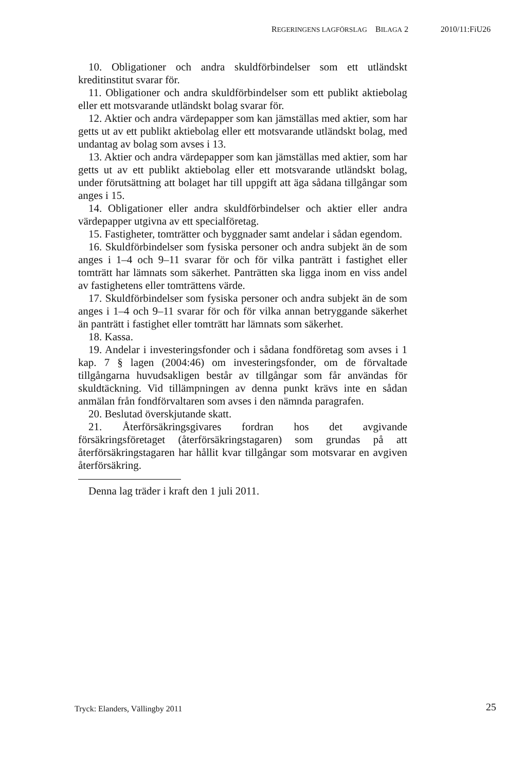REGERINGENS LAGFÖRSLAG BILAGA 2 2010/11:FiU26
10. Obligationer och andra skuldförbindelser som ett utländskt kreditinstitut svarar för.
11. Obligationer och andra skuldförbindelser som ett publikt aktiebolag eller ett motsvarande utländskt bolag svarar för.
12. Aktier och andra värdepapper som kan jämställas med aktier, som har getts ut av ett publikt aktiebolag eller ett motsvarande utländskt bolag, med undantag av bolag som avses i 13.
13. Aktier och andra värdepapper som kan jämställas med aktier, som har getts ut av ett publikt aktiebolag eller ett motsvarande utländskt bolag, under förutsättning att bolaget har till uppgift att äga sådana tillgångar som anges i 15.
14. Obligationer eller andra skuldförbindelser och aktier eller andra värdepapper utgivna av ett specialföretag.
15. Fastigheter, tomträtter och byggnader samt andelar i sådan egendom.
16. Skuldförbindelser som fysiska personer och andra subjekt än de som anges i 1–4 och 9–11 svarar för och för vilka panträtt i fastighet eller tomträtt har lämnats som säkerhet. Panträtten ska ligga inom en viss andel av fastighetens eller tomträttens värde.
17. Skuldförbindelser som fysiska personer och andra subjekt än de som anges i 1–4 och 9–11 svarar för och för vilka annan betryggande säkerhet än panträtt i fastighet eller tomträtt har lämnats som säkerhet.
18. Kassa.
19. Andelar i investeringsfonder och i sådana fondföretag som avses i 1 kap. 7 § lagen (2004:46) om investeringsfonder, om de förvaltade tillgångarna huvudsakligen består av tillgångar som får användas för skuldtäckning. Vid tillämpningen av denna punkt krävs inte en sådan anmälan från fondförvaltaren som avses i den nämnda paragrafen.
20. Beslutad överskjutande skatt.
21. Återförsäkringsgivares fordran hos det avgivande försäkringsföretaget (återförsäkringstagaren) som grundas på att återförsäkringstagaren har hållit kvar tillgångar som motsvarar en avgiven återförsäkring.
Denna lag träder i kraft den 1 juli 2011.
25 Tryck: Elanders, Vällingby 2011